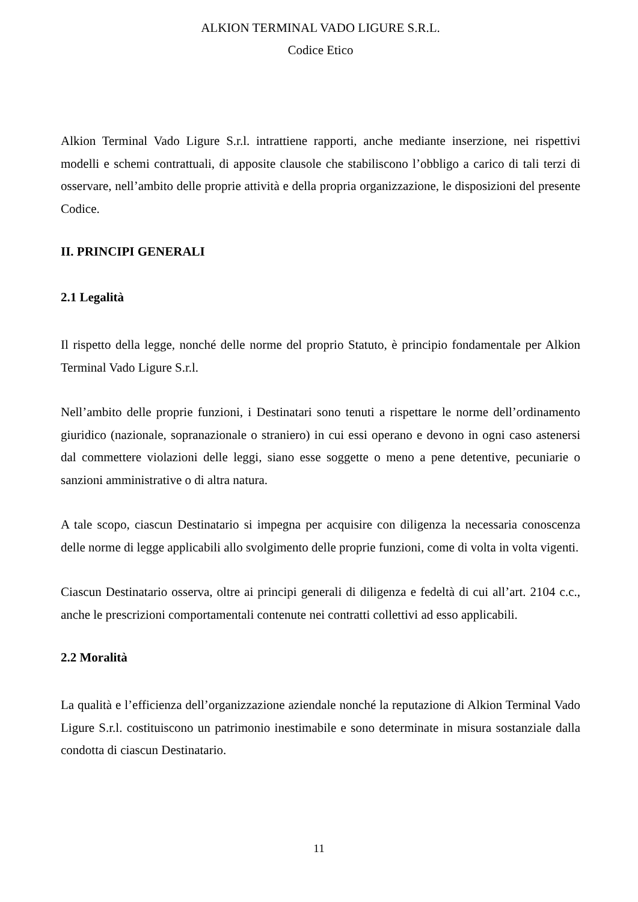ALKION TERMINAL VADO LIGURE S.R.L.
Codice Etico
Alkion Terminal Vado Ligure S.r.l. intrattiene rapporti, anche mediante inserzione, nei rispettivi modelli e schemi contrattuali, di apposite clausole che stabiliscono l’obbligo a carico di tali terzi di osservare, nell’ambito delle proprie attività e della propria organizzazione, le disposizioni del presente Codice.
II. PRINCIPI GENERALI
2.1 Legalità
Il rispetto della legge, nonché delle norme del proprio Statuto, è principio fondamentale per Alkion Terminal Vado Ligure S.r.l.
Nell’ambito delle proprie funzioni, i Destinatari sono tenuti a rispettare le norme dell’ordinamento giuridico (nazionale, sopranazionale o straniero) in cui essi operano e devono in ogni caso astenersi dal commettere violazioni delle leggi, siano esse soggette o meno a pene detentive, pecuniarie o sanzioni amministrative o di altra natura.
A tale scopo, ciascun Destinatario si impegna per acquisire con diligenza la necessaria conoscenza delle norme di legge applicabili allo svolgimento delle proprie funzioni, come di volta in volta vigenti.
Ciascun Destinatario osserva, oltre ai principi generali di diligenza e fedeltà di cui all’art. 2104 c.c., anche le prescrizioni comportamentali contenute nei contratti collettivi ad esso applicabili.
2.2 Moralità
La qualità e l’efficienza dell’organizzazione aziendale nonché la reputazione di Alkion Terminal Vado Ligure S.r.l. costituiscono un patrimonio inestimabile e sono determinate in misura sostanziale dalla condotta di ciascun Destinatario.
11